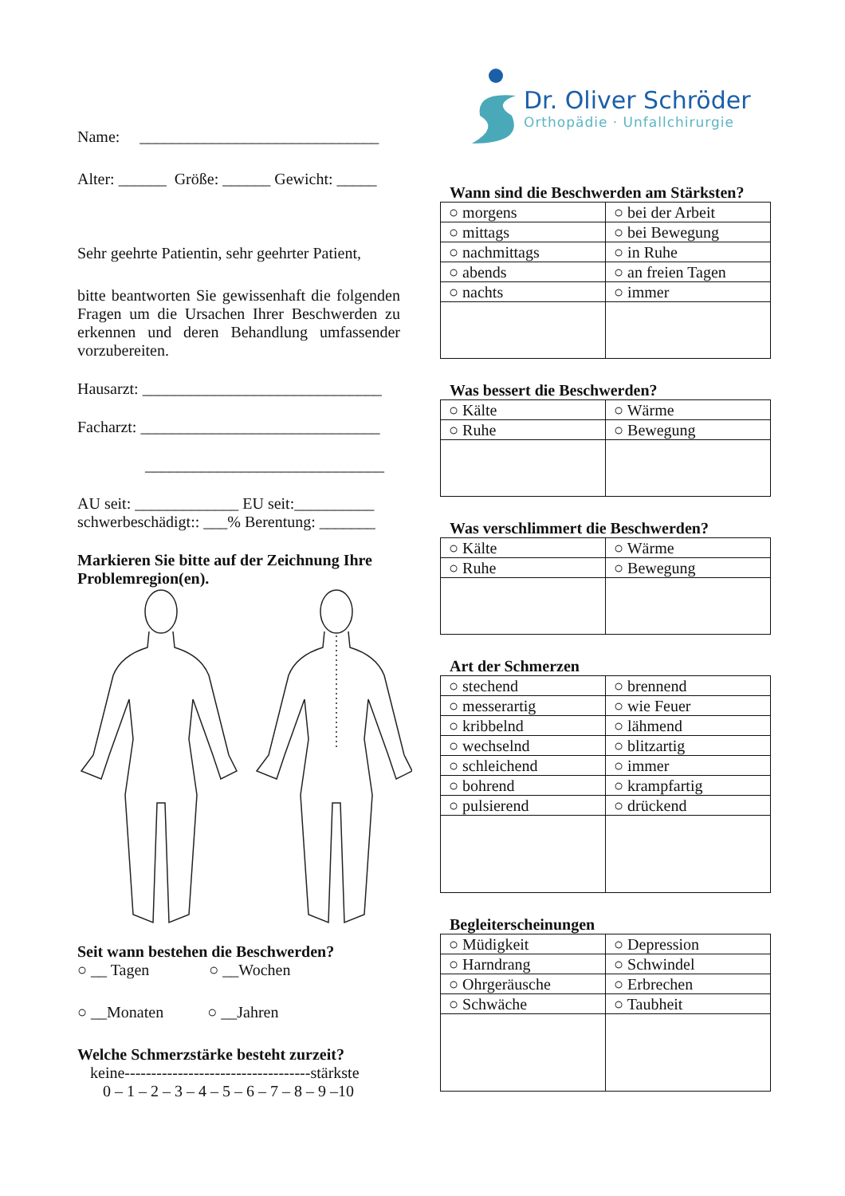Name: ______________________________
Alter: ______ Größe: ______ Gewicht: _____
Sehr geehrte Patientin, sehr geehrter Patient,
bitte beantworten Sie gewissenhaft die folgenden Fragen um die Ursachen Ihrer Beschwerden zu erkennen und deren Behandlung umfassender vorzubereiten.
Hausarzt: ______________________________
Facharzt: ______________________________
______________________________
AU seit: _____________ EU seit:__________
schwerbeschädigt:: ___% Berentung: _______
Markieren Sie bitte auf der Zeichnung Ihre Problemregion(en).
Seit wann bestehen die Beschwerden?
○ __ Tagen ○ __Wochen
○ __Monaten ○ __Jahren
Welche Schmerzstärke besteht zurzeit?
keine-----------------------------------stärkste
0 – 1 – 2 – 3 – 4 – 5 – 6 – 7 – 8 – 9 –10
Dr. Oliver Schröder
Orthopädie · Unfallchirurgie
Wann sind die Beschwerden am Stärksten?
| ○ morgens | ○ bei der Arbeit |
| ○ mittags | ○ bei Bewegung |
| ○ nachmittags | ○ in Ruhe |
| ○ abends | ○ an freien Tagen |
| ○ nachts | ○ immer |
Was bessert die Beschwerden?
| ○ Kälte | ○ Wärme |
| ○ Ruhe | ○ Bewegung |
Was verschlimmert die Beschwerden?
| ○ Kälte | ○ Wärme |
| ○ Ruhe | ○ Bewegung |
Art der Schmerzen
| ○ stechend | ○ brennend |
| ○ messerartig | ○ wie Feuer |
| ○ kribbelnd | ○ lähmend |
| ○ wechselnd | ○ blitzartig |
| ○ schleichend | ○ immer |
| ○ bohrend | ○ krampfartig |
| ○ pulsierend | ○ drückend |
Begleiterscheinungen
| ○ Müdigkeit | ○ Depression |
| ○ Harndrang | ○ Schwindel |
| ○ Ohrgeräusche | ○ Erbrechen |
| ○ Schwäche | ○ Taubheit |